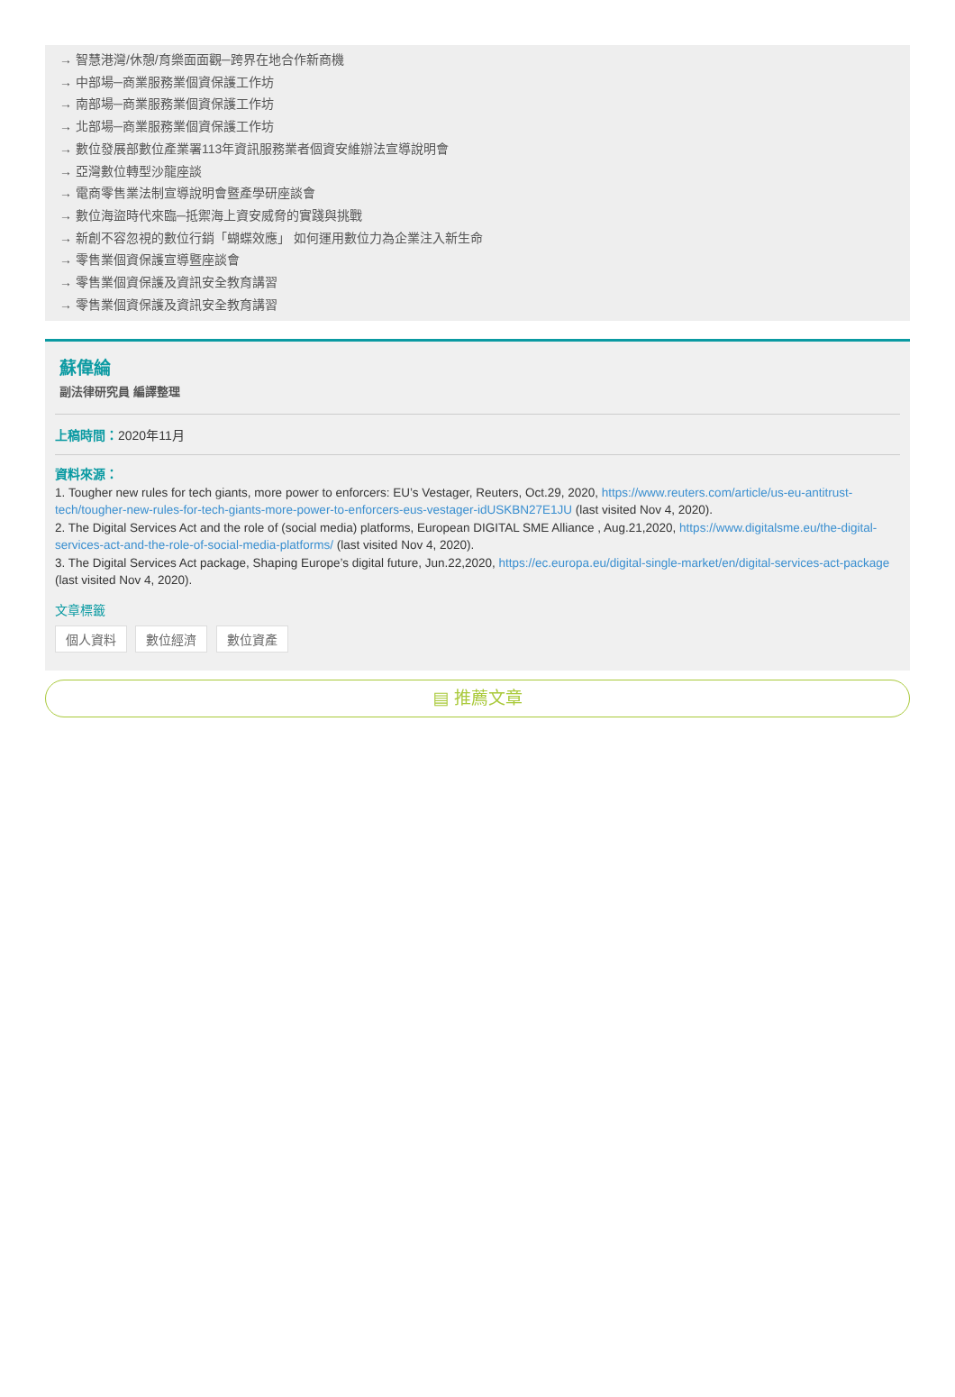→ 智慧港灣/休憩/育樂面面觀─跨界在地合作新商機
→ 中部場─商業服務業個資保護工作坊
→ 南部場─商業服務業個資保護工作坊
→ 北部場─商業服務業個資保護工作坊
→ 數位發展部數位產業署113年資訊服務業者個資安維辦法宣導說明會
→ 亞灣數位轉型沙龍座談
→ 電商零售業法制宣導說明會暨產學研座談會
→ 數位海盜時代來臨─抵禦海上資安威脅的實踐與挑戰
→ 新創不容忽視的數位行銷「蝴蝶效應」 如何運用數位力為企業注入新生命
→ 零售業個資保護宣導暨座談會
→ 零售業個資保護及資訊安全教育講習
→ 零售業個資保護及資訊安全教育講習
蘇偉綸
副法律研究員 編譯整理
上稿時間：2020年11月
資料來源：
1. Tougher new rules for tech giants, more power to enforcers: EU’s Vestager, Reuters, Oct.29, 2020, https://www.reuters.com/article/us-eu-antitrust-tech/tougher-new-rules-for-tech-giants-more-power-to-enforcers-eus-vestager-idUSKBN27E1JU (last visited Nov 4, 2020).
2. The Digital Services Act and the role of (social media) platforms, European DIGITAL SME Alliance , Aug.21,2020, https://www.digitalsme.eu/the-digital-services-act-and-the-role-of-social-media-platforms/ (last visited Nov 4, 2020).
3. The Digital Services Act package, Shaping Europe’s digital future, Jun.22,2020, https://ec.europa.eu/digital-single-market/en/digital-services-act-package (last visited Nov 4, 2020).
文章標籤
個人資料 數位經濟 數位資產
▤ 推薦文章